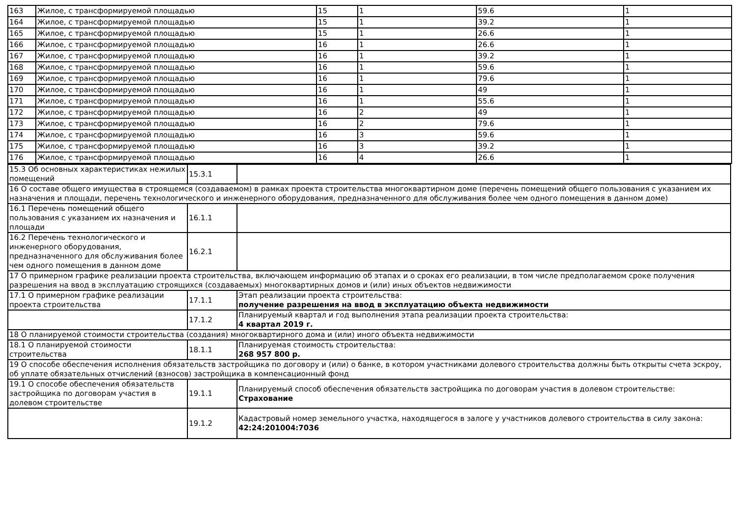| 163 | Жилое, с трансформируемой площадью | 15 | 1 | 59.6 | 1 |
| 164 | Жилое, с трансформируемой площадью | 15 | 1 | 39.2 | 1 |
| 165 | Жилое, с трансформируемой площадью | 15 | 1 | 26.6 | 1 |
| 166 | Жилое, с трансформируемой площадью | 16 | 1 | 26.6 | 1 |
| 167 | Жилое, с трансформируемой площадью | 16 | 1 | 39.2 | 1 |
| 168 | Жилое, с трансформируемой площадью | 16 | 1 | 59.6 | 1 |
| 169 | Жилое, с трансформируемой площадью | 16 | 1 | 79.6 | 1 |
| 170 | Жилое, с трансформируемой площадью | 16 | 1 | 49 | 1 |
| 171 | Жилое, с трансформируемой площадью | 16 | 1 | 55.6 | 1 |
| 172 | Жилое, с трансформируемой площадью | 16 | 2 | 49 | 1 |
| 173 | Жилое, с трансформируемой площадью | 16 | 2 | 79.6 | 1 |
| 174 | Жилое, с трансформируемой площадью | 16 | 3 | 59.6 | 1 |
| 175 | Жилое, с трансформируемой площадью | 16 | 3 | 39.2 | 1 |
| 176 | Жилое, с трансформируемой площадью | 16 | 4 | 26.6 | 1 |
| 15.3 Об основных характеристиках нежилых помещений | 15.3.1 | |
| 16 О составе общего имущества в строящемся (создаваемом) в рамках проекта строительства многоквартирном доме (перечень помещений общего пользования с указанием их назначения и площади, перечень технологического и инженерного оборудования, предназначенного для обслуживания более чем одного помещения в данном доме) | | |
| 16.1 Перечень помещений общего пользования с указанием их назначения и площади | 16.1.1 | |
| 16.2 Перечень технологического и инженерного оборудования, предназначенного для обслуживания более чем одного помещения в данном доме | 16.2.1 | |
| 17 О примерном графике реализации проекта строительства, включающем информацию об этапах и о сроках его реализации, в том числе предполагаемом сроке получения разрешения на ввод в эксплуатацию строящихся (создаваемых) многоквартирных домов и (или) иных объектов недвижимости | | |
| 17.1 О примерном графике реализации проекта строительства | 17.1.1 | Этап реализации проекта строительства: получение разрешения на ввод в эксплуатацию объекта недвижимости |
| | 17.1.2 | Планируемый квартал и год выполнения этапа реализации проекта строительства: 4 квартал 2019 г. |
| 18 О планируемой стоимости строительства (создания) многоквартирного дома и (или) иного объекта недвижимости | | |
| 18.1 О планируемой стоимости строительства | 18.1.1 | Планируемая стоимость строительства: 268 957 800 р. |
| 19 О способе обеспечения исполнения обязательств застройщика по договору и (или) о банке, в котором участниками долевого строительства должны быть открыты счета эскроу, об уплате обязательных отчислений (взносов) застройщика в компенсационный фонд | | |
| 19.1 О способе обеспечения обязательств застройщика по договорам участия в долевом строительстве | 19.1.1 | Планируемый способ обеспечения обязательств застройщика по договорам участия в долевом строительстве: Страхование |
| | 19.1.2 | Кадастровый номер земельного участка, находящегося в залоге у участников долевого строительства в силу закона: 42:24:201004:7036 |